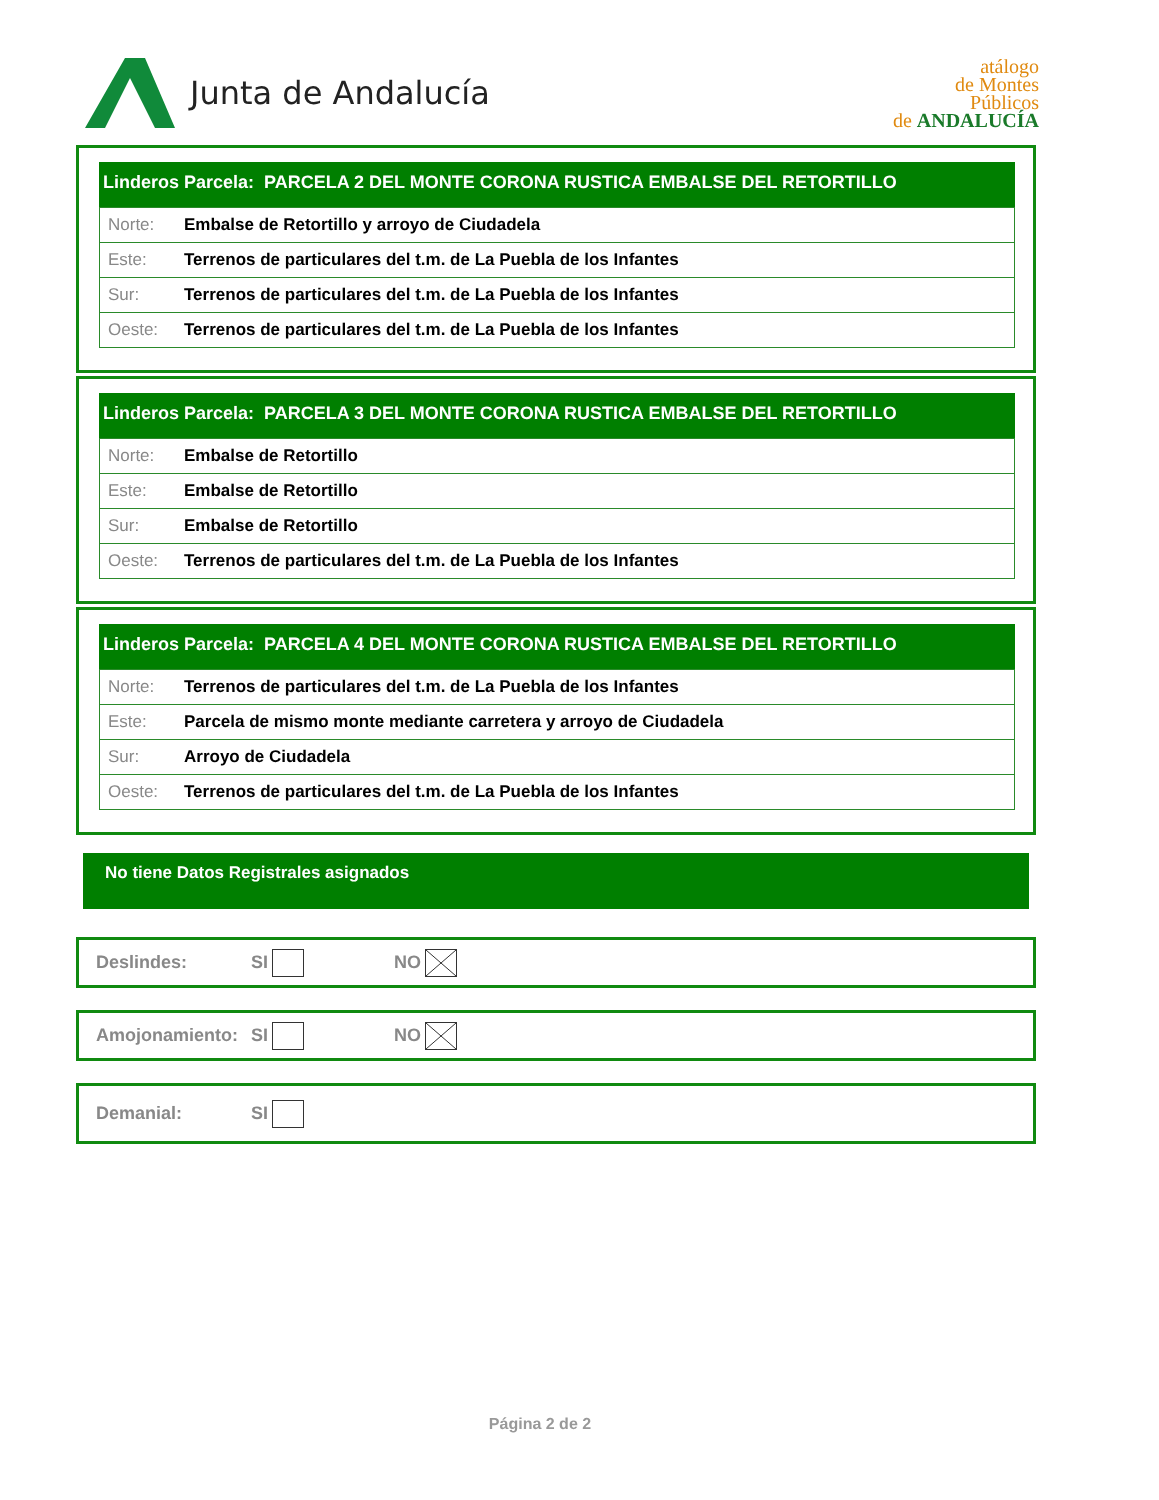Junta de Andalucía
atálogo
de Montes
Públicos
de ANDALUCÍA
Linderos Parcela: PARCELA 2 DEL MONTE CORONA RUSTICA EMBALSE DEL RETORTILLO
| Norte: | Embalse de Retortillo y arroyo de Ciudadela |
| Este: | Terrenos de particulares del t.m. de La Puebla de los Infantes |
| Sur: | Terrenos de particulares del t.m. de La Puebla de los Infantes |
| Oeste: | Terrenos de particulares del t.m. de La Puebla de los Infantes |
Linderos Parcela: PARCELA 3 DEL MONTE CORONA RUSTICA EMBALSE DEL RETORTILLO
| Norte: | Embalse de Retortillo |
| Este: | Embalse de Retortillo |
| Sur: | Embalse de Retortillo |
| Oeste: | Terrenos de particulares del t.m. de La Puebla de los Infantes |
Linderos Parcela: PARCELA 4 DEL MONTE CORONA RUSTICA EMBALSE DEL RETORTILLO
| Norte: | Terrenos de particulares del t.m. de La Puebla de los Infantes |
| Este: | Parcela de mismo monte mediante carretera y arroyo de Ciudadela |
| Sur: | Arroyo de Ciudadela |
| Oeste: | Terrenos de particulares del t.m. de La Puebla de los Infantes |
No tiene Datos Registrales asignados
Deslindes: SI NO
Amojonamiento: SI NO
Demanial: SI
Página 2 de 2